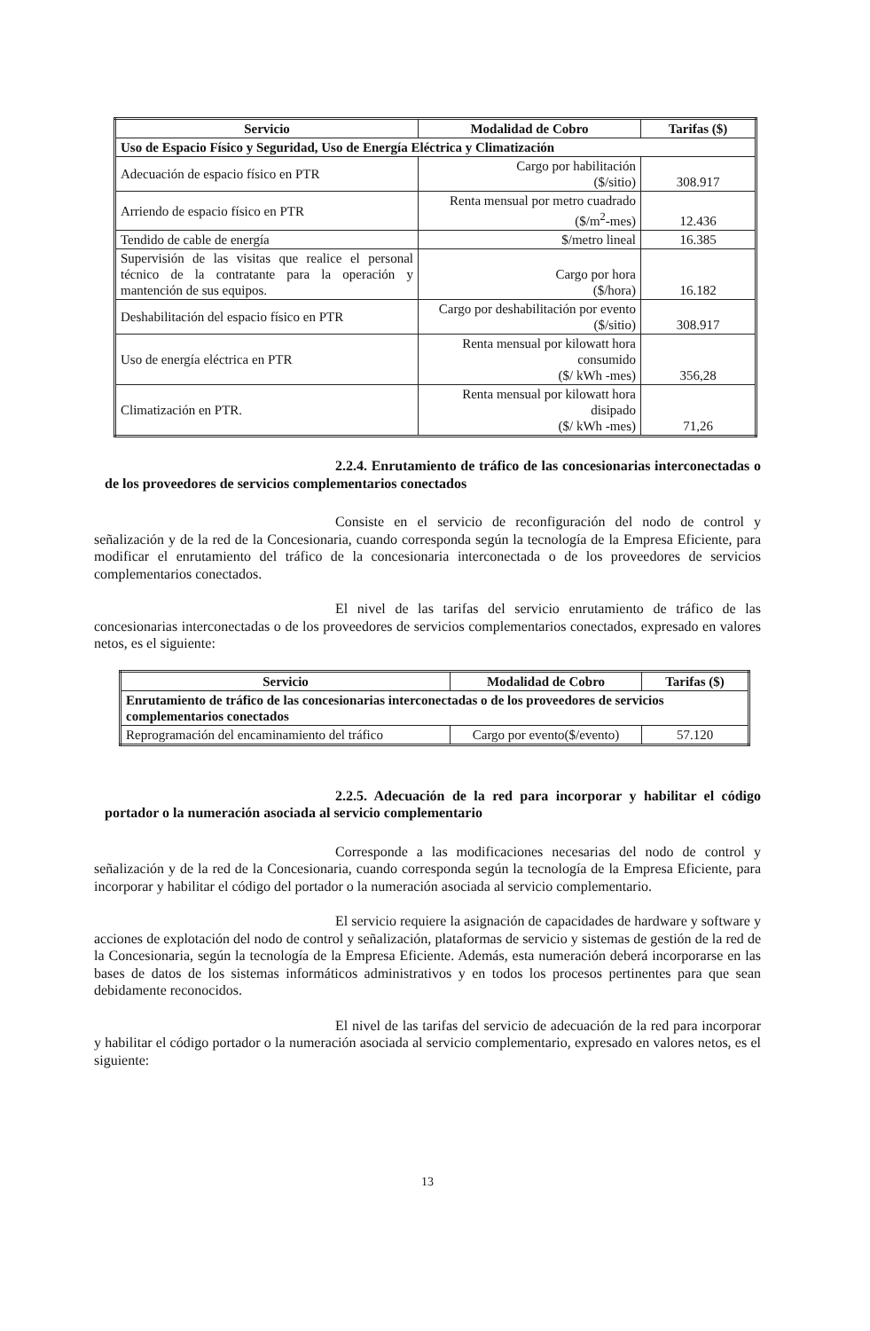| Servicio | Modalidad de Cobro | Tarifas ($) |
| --- | --- | --- |
| Uso de Espacio Físico y Seguridad, Uso de Energía Eléctrica y Climatización | | |
| Adecuación de espacio físico en PTR | Cargo por habilitación ($/sitio) | 308.917 |
| Arriendo de espacio físico en PTR | Renta mensual por metro cuadrado ($/m<sup>2</sup>-mes) | 12.436 |
| Tendido de cable de energía | $/metro lineal | 16.385 |
| Supervisión de las visitas que realice el personal técnico de la contratante para la operación y mantención de sus equipos. | Cargo por hora ($/hora) | 16.182 |
| Deshabilitación del espacio físico en PTR | Cargo por deshabilitación por evento ($/sitio) | 308.917 |
| Uso de energía eléctrica en PTR | Renta mensual por kilowatt hora consumido ($/ kWh -mes) | 356,28 |
| Climatización en PTR. | Renta mensual por kilowatt hora disipado ($/ kWh -mes) | 71,26 |
2.2.4. Enrutamiento de tráfico de las concesionarias interconectadas o de los proveedores de servicios complementarios conectados
Consiste en el servicio de reconfiguración del nodo de control y señalización y de la red de la Concesionaria, cuando corresponda según la tecnología de la Empresa Eficiente, para modificar el enrutamiento del tráfico de la concesionaria interconectada o de los proveedores de servicios complementarios conectados.
El nivel de las tarifas del servicio enrutamiento de tráfico de las concesionarias interconectadas o de los proveedores de servicios complementarios conectados, expresado en valores netos, es el siguiente:
| Servicio | Modalidad de Cobro | Tarifas ($) |
| --- | --- | --- |
| Enrutamiento de tráfico de las concesionarias interconectadas o de los proveedores de servicios complementarios conectados | | |
| Reprogramación del encaminamiento del tráfico | Cargo por evento($/evento) | 57.120 |
2.2.5. Adecuación de la red para incorporar y habilitar el código portador o la numeración asociada al servicio complementario
Corresponde a las modificaciones necesarias del nodo de control y señalización y de la red de la Concesionaria, cuando corresponda según la tecnología de la Empresa Eficiente, para incorporar y habilitar el código del portador o la numeración asociada al servicio complementario.
El servicio requiere la asignación de capacidades de hardware y software y acciones de explotación del nodo de control y señalización, plataformas de servicio y sistemas de gestión de la red de la Concesionaria, según la tecnología de la Empresa Eficiente. Además, esta numeración deberá incorporarse en las bases de datos de los sistemas informáticos administrativos y en todos los procesos pertinentes para que sean debidamente reconocidos.
El nivel de las tarifas del servicio de adecuación de la red para incorporar y habilitar el código portador o la numeración asociada al servicio complementario, expresado en valores netos, es el siguiente:
13